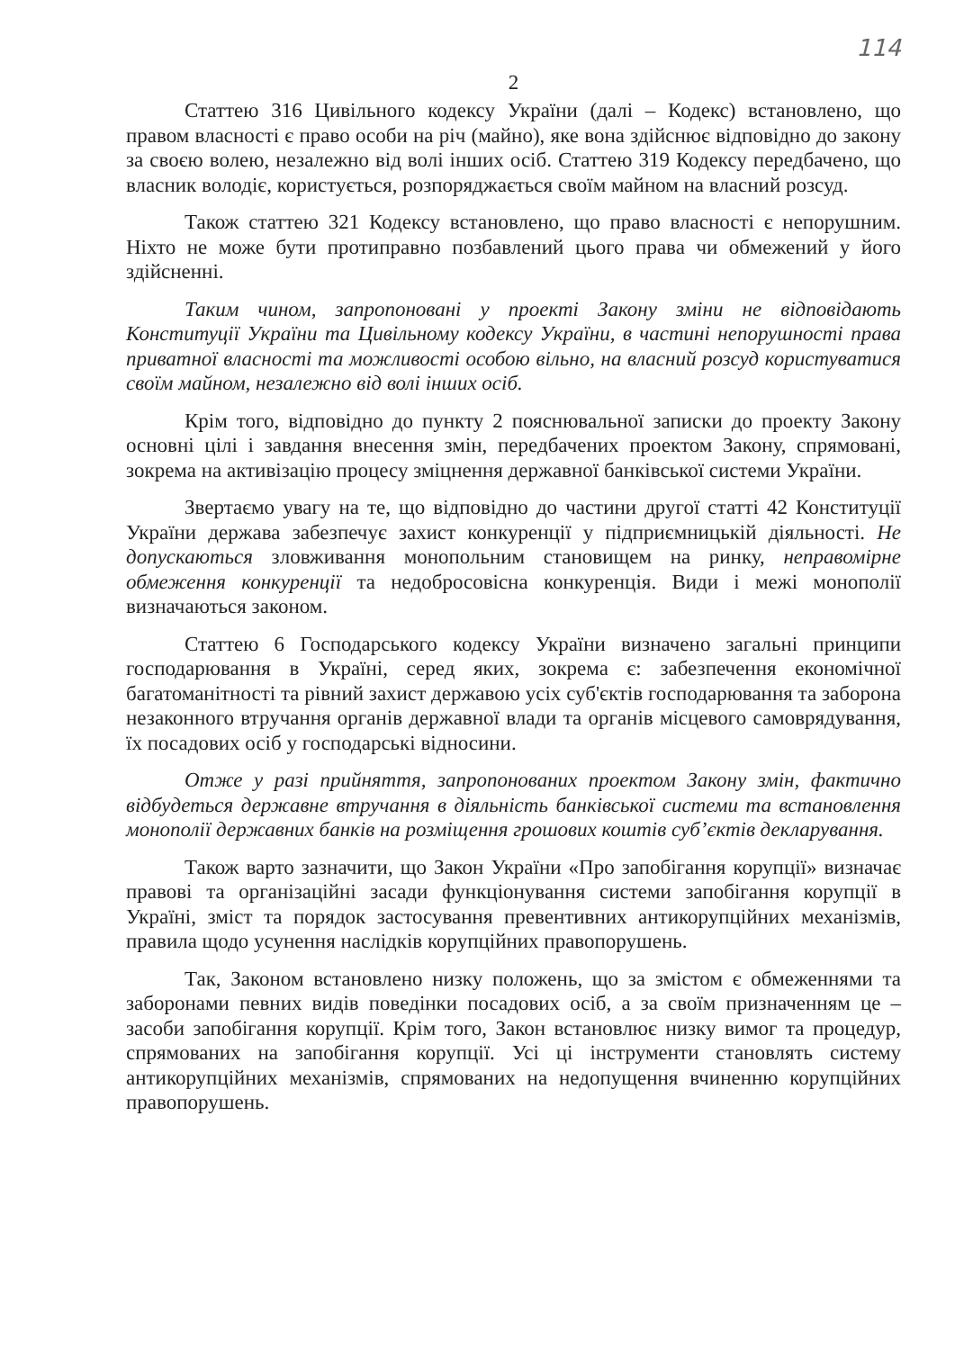114
2
Статтею 316 Цивільного кодексу України (далі – Кодекс) встановлено, що правом власності є право особи на річ (майно), яке вона здійснює відповідно до закону за своєю волею, незалежно від волі інших осіб. Статтею 319 Кодексу передбачено, що власник володіє, користується, розпоряджається своїм майном на власний розсуд.
Також статтею 321 Кодексу встановлено, що право власності є непорушним. Ніхто не може бути протиправно позбавлений цього права чи обмежений у його здійсненні.
Таким чином, запропоновані у проекті Закону зміни не відповідають Конституції України та Цивільному кодексу України, в частині непорушності права приватної власності та можливості особою вільно, на власний розсуд користуватися своїм майном, незалежно від волі інших осіб.
Крім того, відповідно до пункту 2 пояснювальної записки до проекту Закону основні цілі і завдання внесення змін, передбачених проектом Закону, спрямовані, зокрема на активізацію процесу зміцнення державної банківської системи України.
Звертаємо увагу на те, що відповідно до частини другої статті 42 Конституції України держава забезпечує захист конкуренції у підприємницькій діяльності. Не допускаються зловживання монопольним становищем на ринку, неправомірне обмеження конкуренції та недобросовісна конкуренція. Види і межі монополії визначаються законом.
Статтею 6 Господарського кодексу України визначено загальні принципи господарювання в Україні, серед яких, зокрема є: забезпечення економічної багатоманітності та рівний захист державою усіх суб'єктів господарювання та заборона незаконного втручання органів державної влади та органів місцевого самоврядування, їх посадових осіб у господарські відносини.
Отже у разі прийняття, запропонованих проектом Закону змін, фактично відбудеться державне втручання в діяльність банківської системи та встановлення монополії державних банків на розміщення грошових коштів суб’єктів декларування.
Також варто зазначити, що Закон України «Про запобігання корупції» визначає правові та організаційні засади функціонування системи запобігання корупції в Україні, зміст та порядок застосування превентивних антикорупційних механізмів, правила щодо усунення наслідків корупційних правопорушень.
Так, Законом встановлено низку положень, що за змістом є обмеженнями та заборонами певних видів поведінки посадових осіб, а за своїм призначенням це – засоби запобігання корупції. Крім того, Закон встановлює низку вимог та процедур, спрямованих на запобігання корупції. Усі ці інструменти становлять систему антикорупційних механізмів, спрямованих на недопущення вчиненню корупційних правопорушень.